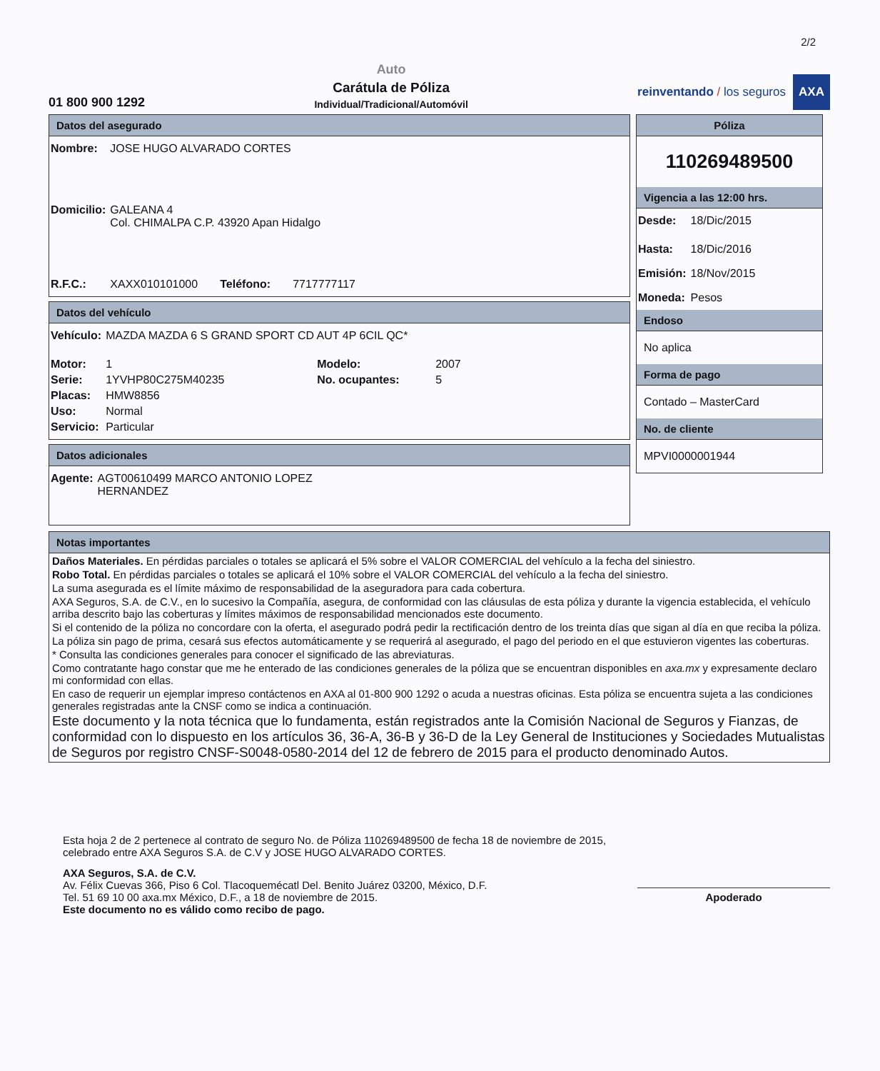2/2
01 800 900 1292
Auto
Carátula de Póliza
Individual/Tradicional/Automóvil
reinventando / los seguros
AXA
Datos del asegurado
| Nombre: | JOSE HUGO ALVARADO CORTES |
| Domicilio: | GALEANA 4 Col. CHIMALPA C.P. 43920 Apan Hidalgo |
| R.F.C.: | XAXX010101000 Teléfono: 7717777117 |
Datos del vehículo
| Vehículo: | MAZDA MAZDA 6 S GRAND SPORT CD AUT 4P 6CIL QC* | | |
| Motor: | 1 | Modelo: | 2007 |
| Serie: | 1YVHP80C275M40235 | No. ocupantes: | 5 |
| Placas: | HMW8856 | | |
| Uso: | Normal | | |
| Servicio: | Particular | | |
Datos adicionales
| Agente: | AGT00610499 MARCO ANTONIO LOPEZ HERNANDEZ |
Póliza
110269489500
Vigencia a las 12:00 hrs.
| Desde: | 18/Dic/2015 |
| Hasta: | 18/Dic/2016 |
| Emisión: | 18/Nov/2015 |
| Moneda: | Pesos |
Endoso
No aplica
Forma de pago
Contado – MasterCard
No. de cliente
MPVI0000001944
Notas importantes
Daños Materiales. En pérdidas parciales o totales se aplicará el 5% sobre el VALOR COMERCIAL del vehículo a la fecha del siniestro.
Robo Total. En pérdidas parciales o totales se aplicará el 10% sobre el VALOR COMERCIAL del vehículo a la fecha del siniestro.
La suma asegurada es el límite máximo de responsabilidad de la aseguradora para cada cobertura.
AXA Seguros, S.A. de C.V., en lo sucesivo la Compañía, asegura, de conformidad con las cláusulas de esta póliza y durante la vigencia establecida, el vehículo arriba descrito bajo las coberturas y límites máximos de responsabilidad mencionados este documento.
Si el contenido de la póliza no concordare con la oferta, el asegurado podrá pedir la rectificación dentro de los treinta días que sigan al día en que reciba la póliza.
La póliza sin pago de prima, cesará sus efectos automáticamente y se requerirá al asegurado, el pago del periodo en el que estuvieron vigentes las coberturas.
* Consulta las condiciones generales para conocer el significado de las abreviaturas.
Como contratante hago constar que me he enterado de las condiciones generales de la póliza que se encuentran disponibles en axa.mx y expresamente declaro mi conformidad con ellas.
En caso de requerir un ejemplar impreso contáctenos en AXA al 01-800 900 1292 o acuda a nuestras oficinas. Esta póliza se encuentra sujeta a las condiciones generales registradas ante la CNSF como se indica a continuación.
Este documento y la nota técnica que lo fundamenta, están registrados ante la Comisión Nacional de Seguros y Fianzas, de conformidad con lo dispuesto en los artículos 36, 36-A, 36-B y 36-D de la Ley General de Instituciones y Sociedades Mutualistas de Seguros por registro CNSF-S0048-0580-2014 del 12 de febrero de 2015 para el producto denominado Autos.
Esta hoja 2 de 2 pertenece al contrato de seguro No. de Póliza 110269489500 de fecha 18 de noviembre de 2015, celebrado entre AXA Seguros S.A. de C.V y JOSE HUGO ALVARADO CORTES.
AXA Seguros, S.A. de C.V.
Av. Félix Cuevas 366, Piso 6 Col. Tlacoquemécatl Del. Benito Juárez 03200, México, D.F.
Tel. 51 69 10 00 axa.mx México, D.F., a 18 de noviembre de 2015.
Este documento no es válido como recibo de pago.
Apoderado